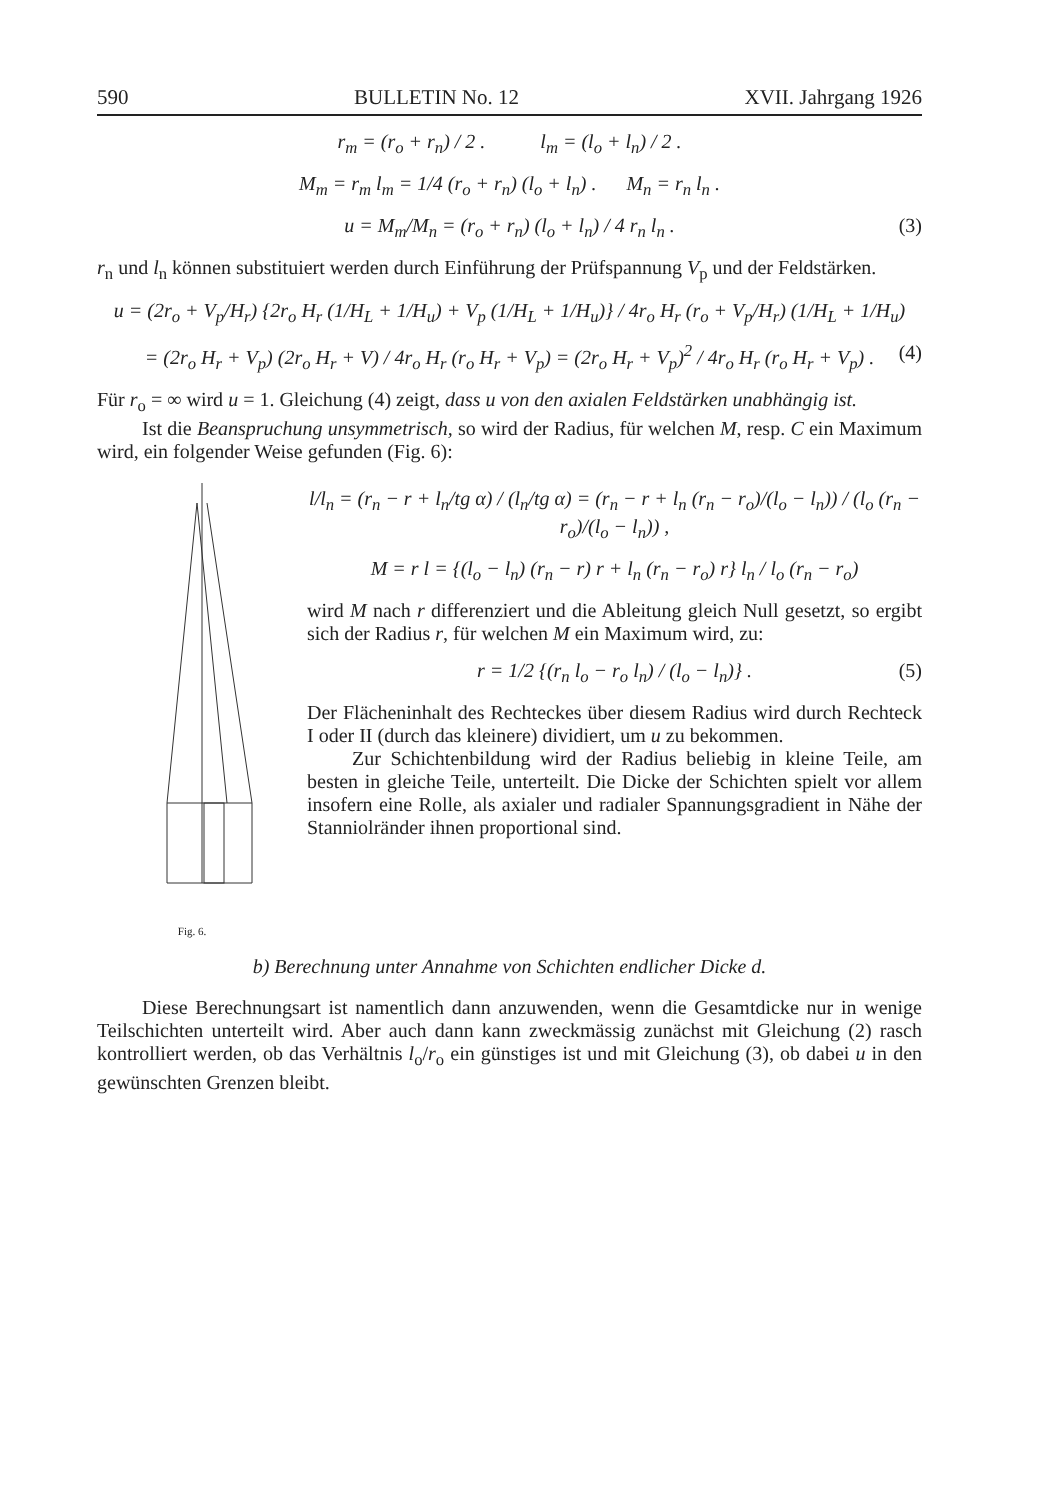590 BULLETIN No. 12 XVII. Jahrgang 1926
r<sub>m</sub> = (r<sub>o</sub> + r<sub>n</sub>) / 2 . l<sub>m</sub> = (l<sub>o</sub> + l<sub>n</sub>) / 2 .
M<sub>m</sub> = r<sub>m</sub> l<sub>m</sub> = 1/4 (r<sub>o</sub> + r<sub>n</sub>) (l<sub>o</sub> + l<sub>n</sub>) . M<sub>n</sub> = r<sub>n</sub> l<sub>n</sub> .
u = M<sub>m</sub>/M<sub>n</sub> = (r<sub>o</sub> + r<sub>n</sub>) (l<sub>o</sub> + l<sub>n</sub>) / 4 r<sub>n</sub> l<sub>n</sub> . (3)
r<sub>n</sub> und l<sub>n</sub> können substituiert werden durch Einführung der Prüfspannung V<sub>p</sub> und der Feldstärken.
u = (2r<sub>o</sub> + V<sub>p</sub>/H<sub>r</sub>) {2r<sub>o</sub> H<sub>r</sub> (1/H<sub>L</sub> + 1/H<sub>u</sub>) + V<sub>p</sub> (1/H<sub>L</sub> + 1/H<sub>u</sub>)} / 4r<sub>o</sub> H<sub>r</sub> (r<sub>o</sub> + V<sub>p</sub>/H<sub>r</sub>) (1/H<sub>L</sub> + 1/H<sub>u</sub>)
= (2r<sub>o</sub> H<sub>r</sub> + V<sub>p</sub>) (2r<sub>o</sub> H<sub>r</sub> + V) / 4r<sub>o</sub> H<sub>r</sub> (r<sub>o</sub> H<sub>r</sub> + V<sub>p</sub>) = (2r<sub>o</sub> H<sub>r</sub> + V<sub>p</sub>)<sup>2</sup> / 4r<sub>o</sub> H<sub>r</sub> (r<sub>o</sub> H<sub>r</sub> + V<sub>p</sub>) . (4)
Für r<sub>o</sub> = ∞ wird u = 1. Gleichung (4) zeigt, dass u von den axialen Feldstärken unabhängig ist.
Ist die Beanspruchung unsymmetrisch, so wird der Radius, für welchen M, resp. C ein Maximum wird, ein folgender Weise gefunden (Fig. 6):
Fig. 6.
l/l<sub>n</sub> = (r<sub>n</sub> − r + l<sub>n</sub>/tg α) / (l<sub>n</sub>/tg α) = (r<sub>n</sub> − r + l<sub>n</sub> (r<sub>n</sub> − r<sub>o</sub>)/(l<sub>o</sub> − l<sub>n</sub>)) / (l<sub>o</sub> (r<sub>n</sub> − r<sub>o</sub>)/(l<sub>o</sub> − l<sub>n</sub>)) ,
M = r l = {(l<sub>o</sub> − l<sub>n</sub>) (r<sub>n</sub> − r) r + l<sub>n</sub> (r<sub>n</sub> − r<sub>o</sub>) r} l<sub>n</sub> / l<sub>o</sub> (r<sub>n</sub> − r<sub>o</sub>)
wird M nach r differenziert und die Ableitung gleich Null gesetzt, so ergibt sich der Radius r, für welchen M ein Maximum wird, zu:
r = 1/2 {(r<sub>n</sub> l<sub>o</sub> − r<sub>o</sub> l<sub>n</sub>) / (l<sub>o</sub> − l<sub>n</sub>)} . (5)
Der Flächeninhalt des Rechteckes über diesem Radius wird durch Rechteck I oder II (durch das kleinere) dividiert, um u zu bekommen.
Zur Schichtenbildung wird der Radius beliebig in kleine Teile, am besten in gleiche Teile, unterteilt. Die Dicke der Schichten spielt vor allem insofern eine Rolle, als axialer und radialer Spannungsgradient in Nähe der Stanniolränder ihnen proportional sind.
b) Berechnung unter Annahme von Schichten endlicher Dicke d.
Diese Berechnungsart ist namentlich dann anzuwenden, wenn die Gesamtdicke nur in wenige Teilschichten unterteilt wird. Aber auch dann kann zweckmässig zunächst mit Gleichung (2) rasch kontrolliert werden, ob das Verhältnis l<sub>o</sub>/r<sub>o</sub> ein günstiges ist und mit Gleichung (3), ob dabei u in den gewünschten Grenzen bleibt.